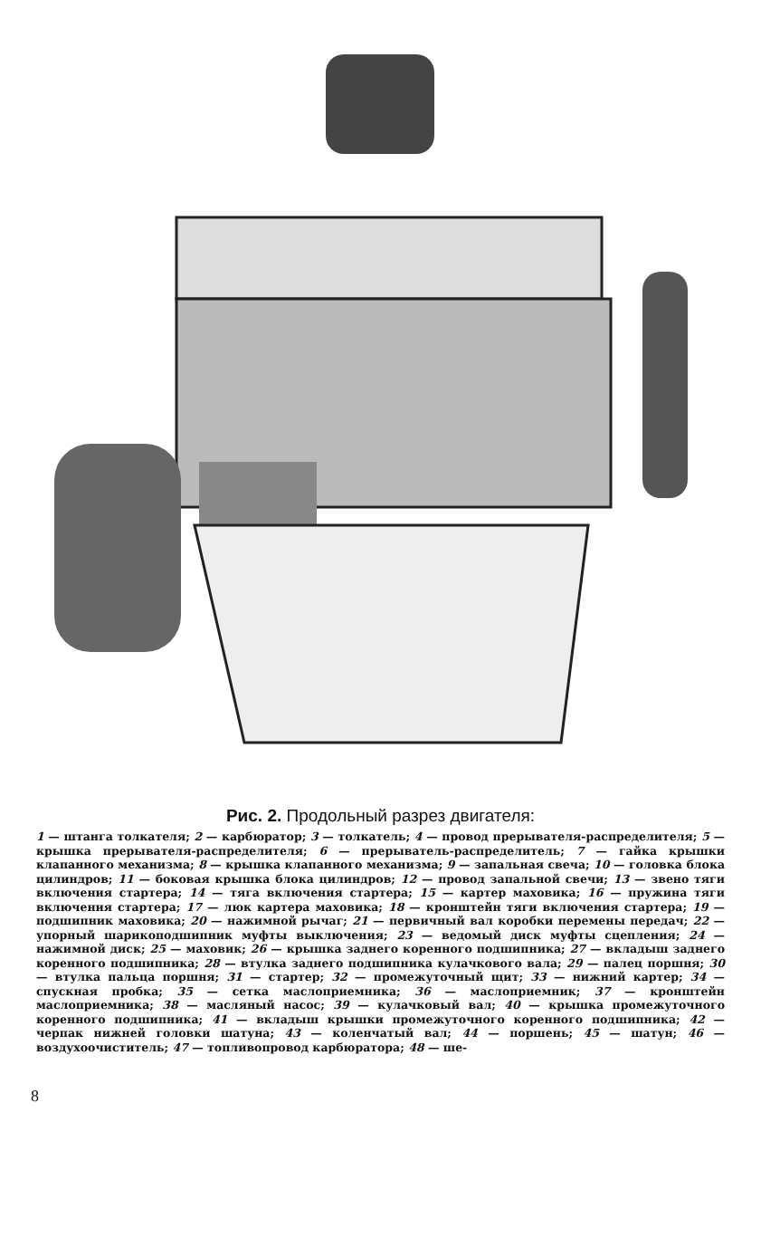Рис. 2. Продольный разрез двигателя:
1 — штанга толкателя; 2 — карбюратор; 3 — толкатель; 4 — провод прерывателя-распределителя; 5 — крышка прерывателя-распределителя; 6 — прерыватель-распределитель; 7 — гайка крышки клапанного механизма; 8 — крышка клапанного механизма; 9 — запальная свеча; 10 — головка блока цилиндров; 11 — боковая крышка блока цилиндров; 12 — провод запальной свечи; 13 — звено тяги включения стартера; 14 — тяга включения стартера; 15 — картер маховика; 16 — пружина тяги включения стартера; 17 — люк картера маховика; 18 — кронштейн тяги включения стартера; 19 — подшипник маховика; 20 — нажимной рычаг; 21 — первичный вал коробки перемены передач; 22 — упорный шарикоподшипник муфты выключения; 23 — ведомый диск муфты сцепления; 24 — нажимной диск; 25 — маховик; 26 — крышка заднего коренного подшипника; 27 — вкладыш заднего коренного подшипника; 28 — втулка заднего подшипника кулачкового вала; 29 — палец поршня; 30 — втулка пальца поршня; 31 — стартер; 32 — промежуточный щит; 33 — нижний картер; 34 — спускная пробка; 35 — сетка маслоприемника; 36 — маслоприемник; 37 — кронштейн маслоприемника; 38 — масляный насос; 39 — кулачковый вал; 40 — крышка промежуточного коренного подшипника; 41 — вкладыш крышки промежуточного коренного подшипника; 42 — черпак нижней головки шатуна; 43 — коленчатый вал; 44 — поршень; 45 — шатун; 46 — воздухоочиститель; 47 — топливопровод карбюратора; 48 — ше-
8